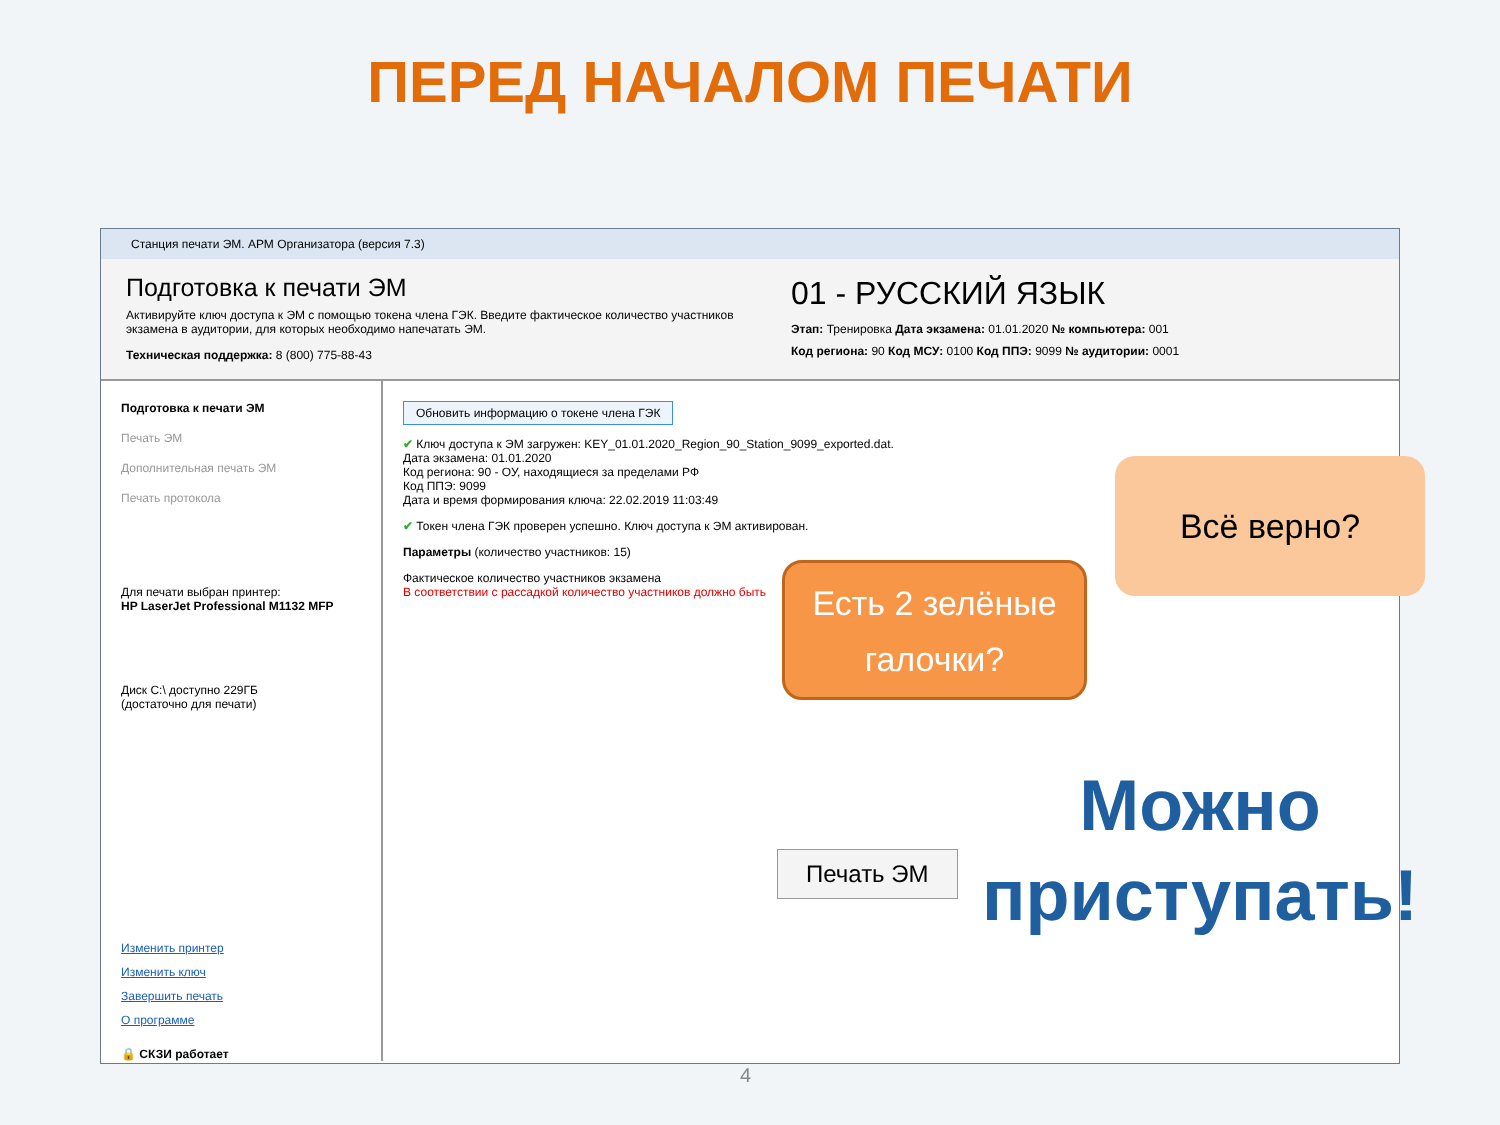ПЕРЕД НАЧАЛОМ ПЕЧАТИ
Станция печати ЭМ. АРМ Организатора (версия 7.3)
Подготовка к печати ЭМ
Активируйте ключ доступа к ЭМ с помощью токена члена ГЭК. Введите фактическое количество участников экзамена в аудитории, для которых необходимо напечатать ЭМ.
Техническая поддержка: 8 (800) 775-88-43
01 - РУССКИЙ ЯЗЫК
Этап: Тренировка Дата экзамена: 01.01.2020 № компьютера: 001
Код региона: 90 Код МСУ: 0100 Код ППЭ: 9099 № аудитории: 0001
Подготовка к печати ЭМ
Печать ЭМ
Дополнительная печать ЭМ
Печать протокола
Для печати выбран принтер:
HP LaserJet Professional M1132 MFP
Диск C:\ доступно 229ГБ
(достаточно для печати)
Изменить принтер
Изменить ключ
Завершить печать
О программе
🔒 СКЗИ работает
Обновить информацию о токене члена ГЭК
✔ Ключ доступа к ЭМ загружен: KEY_01.01.2020_Region_90_Station_9099_exported.dat.
Дата экзамена: 01.01.2020
Код региона: 90 - ОУ, находящиеся за пределами РФ
Код ППЭ: 9099
Дата и время формирования ключа: 22.02.2019 11:03:49
✔ Токен члена ГЭК проверен успешно. Ключ доступа к ЭМ активирован.
Параметры (количество участников: 15)
Фактическое количество участников экзамена
В соответствии с рассадкой количество участников должно быть
Печать ЭМ
Всё верно?
Есть 2 зелёные
галочки?
Можно
приступать!
4